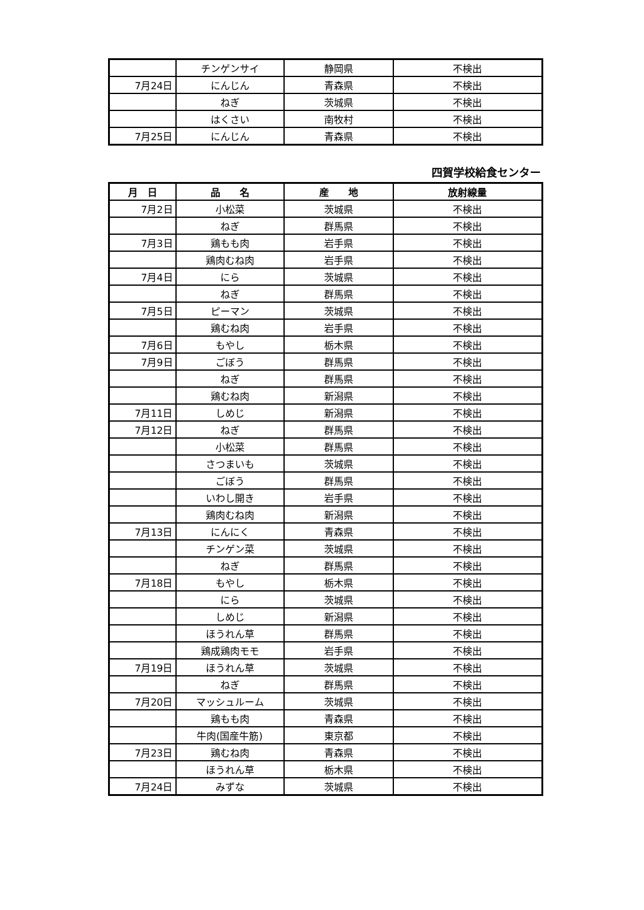| | チンゲンサイ | 静岡県 | 不検出 |
| 7月24日 | にんじん | 青森県 | 不検出 |
| | ねぎ | 茨城県 | 不検出 |
| | はくさい | 南牧村 | 不検出 |
| 7月25日 | にんじん | 青森県 | 不検出 |
四賀学校給食センター
| 月 日 | 品 名 | 産 地 | 放射線量 |
| --- | --- | --- | --- |
| 7月2日 | 小松菜 | 茨城県 | 不検出 |
| | ねぎ | 群馬県 | 不検出 |
| 7月3日 | 鶏もも肉 | 岩手県 | 不検出 |
| | 鶏肉むね肉 | 岩手県 | 不検出 |
| 7月4日 | にら | 茨城県 | 不検出 |
| | ねぎ | 群馬県 | 不検出 |
| 7月5日 | ピーマン | 茨城県 | 不検出 |
| | 鶏むね肉 | 岩手県 | 不検出 |
| 7月6日 | もやし | 栃木県 | 不検出 |
| 7月9日 | ごぼう | 群馬県 | 不検出 |
| | ねぎ | 群馬県 | 不検出 |
| | 鶏むね肉 | 新潟県 | 不検出 |
| 7月11日 | しめじ | 新潟県 | 不検出 |
| 7月12日 | ねぎ | 群馬県 | 不検出 |
| | 小松菜 | 群馬県 | 不検出 |
| | さつまいも | 茨城県 | 不検出 |
| | ごぼう | 群馬県 | 不検出 |
| | いわし開き | 岩手県 | 不検出 |
| | 鶏肉むね肉 | 新潟県 | 不検出 |
| 7月13日 | にんにく | 青森県 | 不検出 |
| | チンゲン菜 | 茨城県 | 不検出 |
| | ねぎ | 群馬県 | 不検出 |
| 7月18日 | もやし | 栃木県 | 不検出 |
| | にら | 茨城県 | 不検出 |
| | しめじ | 新潟県 | 不検出 |
| | ほうれん草 | 群馬県 | 不検出 |
| | 鶏成鶏肉モモ | 岩手県 | 不検出 |
| 7月19日 | ほうれん草 | 茨城県 | 不検出 |
| | ねぎ | 群馬県 | 不検出 |
| 7月20日 | マッシュルーム | 茨城県 | 不検出 |
| | 鶏もも肉 | 青森県 | 不検出 |
| | 牛肉(国産牛筋) | 東京都 | 不検出 |
| 7月23日 | 鶏むね肉 | 青森県 | 不検出 |
| | ほうれん草 | 栃木県 | 不検出 |
| 7月24日 | みずな | 茨城県 | 不検出 |